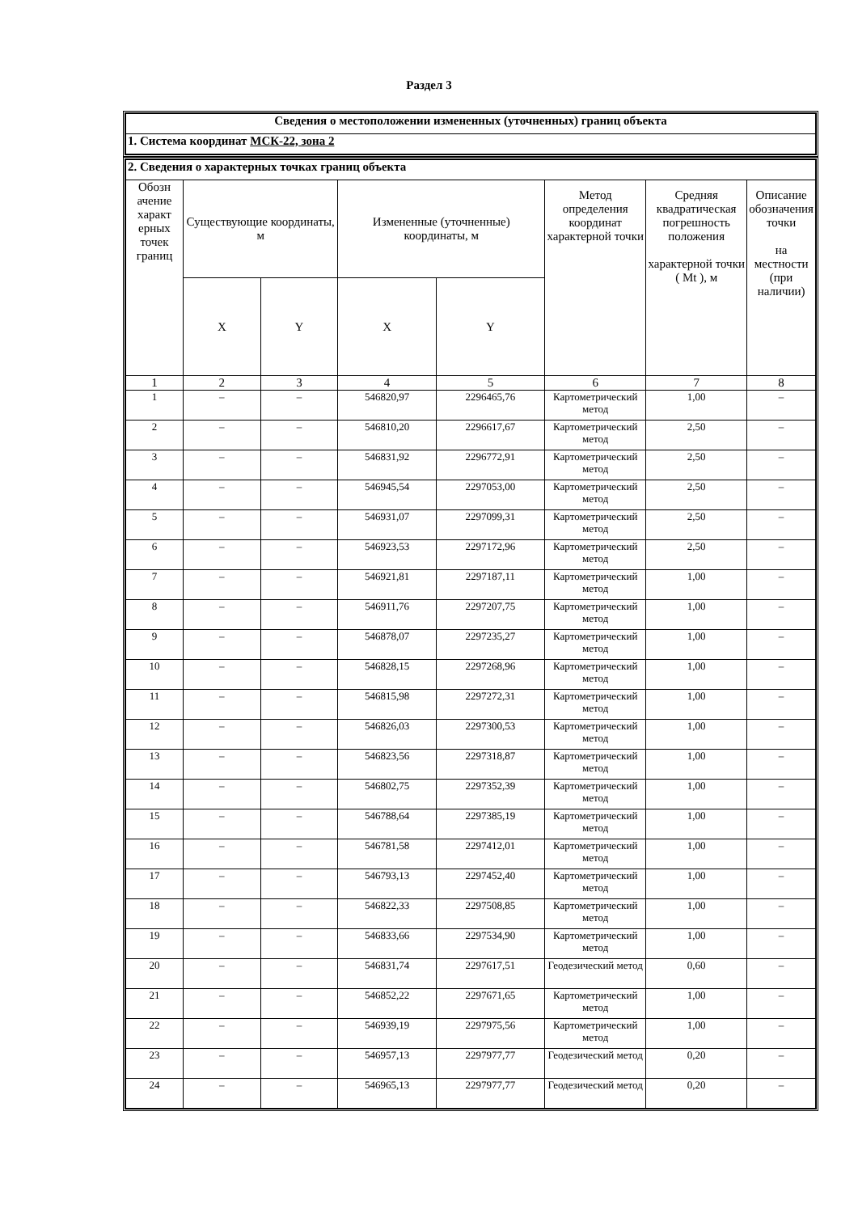Раздел 3
| Сведения о местоположении измененных (уточненных) границ объекта |
| --- |
| 1. Система координат МСК-22, зона 2 |
| 2. Сведения о характерных точках границ объекта | | | | | | | |
| Обозн ачение характ ерных точек границ | Существующие координаты, м | | Измененные (уточненные) координаты, м | | Метод определения координат характерной точки | Средняя квадратическая погрешность положения характерной точки ( Mt ), м | Описание обозначения точки на местности (при наличии) |
| | X | Y | X | Y | | | |
| 1 | 2 | 3 | 4 | 5 | 6 | 7 | 8 |
| 1 | – | – | 546820,97 | 2296465,76 | Картометрический метод | 1,00 | – |
| 2 | – | – | 546810,20 | 2296617,67 | Картометрический метод | 2,50 | – |
| 3 | – | – | 546831,92 | 2296772,91 | Картометрический метод | 2,50 | – |
| 4 | – | – | 546945,54 | 2297053,00 | Картометрический метод | 2,50 | – |
| 5 | – | – | 546931,07 | 2297099,31 | Картометрический метод | 2,50 | – |
| 6 | – | – | 546923,53 | 2297172,96 | Картометрический метод | 2,50 | – |
| 7 | – | – | 546921,81 | 2297187,11 | Картометрический метод | 1,00 | – |
| 8 | – | – | 546911,76 | 2297207,75 | Картометрический метод | 1,00 | – |
| 9 | – | – | 546878,07 | 2297235,27 | Картометрический метод | 1,00 | – |
| 10 | – | – | 546828,15 | 2297268,96 | Картометрический метод | 1,00 | – |
| 11 | – | – | 546815,98 | 2297272,31 | Картометрический метод | 1,00 | – |
| 12 | – | – | 546826,03 | 2297300,53 | Картометрический метод | 1,00 | – |
| 13 | – | – | 546823,56 | 2297318,87 | Картометрический метод | 1,00 | – |
| 14 | – | – | 546802,75 | 2297352,39 | Картометрический метод | 1,00 | – |
| 15 | – | – | 546788,64 | 2297385,19 | Картометрический метод | 1,00 | – |
| 16 | – | – | 546781,58 | 2297412,01 | Картометрический метод | 1,00 | – |
| 17 | – | – | 546793,13 | 2297452,40 | Картометрический метод | 1,00 | – |
| 18 | – | – | 546822,33 | 2297508,85 | Картометрический метод | 1,00 | – |
| 19 | – | – | 546833,66 | 2297534,90 | Картометрический метод | 1,00 | – |
| 20 | – | – | 546831,74 | 2297617,51 | Геодезический метод | 0,60 | – |
| 21 | – | – | 546852,22 | 2297671,65 | Картометрический метод | 1,00 | – |
| 22 | – | – | 546939,19 | 2297975,56 | Картометрический метод | 1,00 | – |
| 23 | – | – | 546957,13 | 2297977,77 | Геодезический метод | 0,20 | – |
| 24 | – | – | 546965,13 | 2297977,77 | Геодезический метод | 0,20 | – |